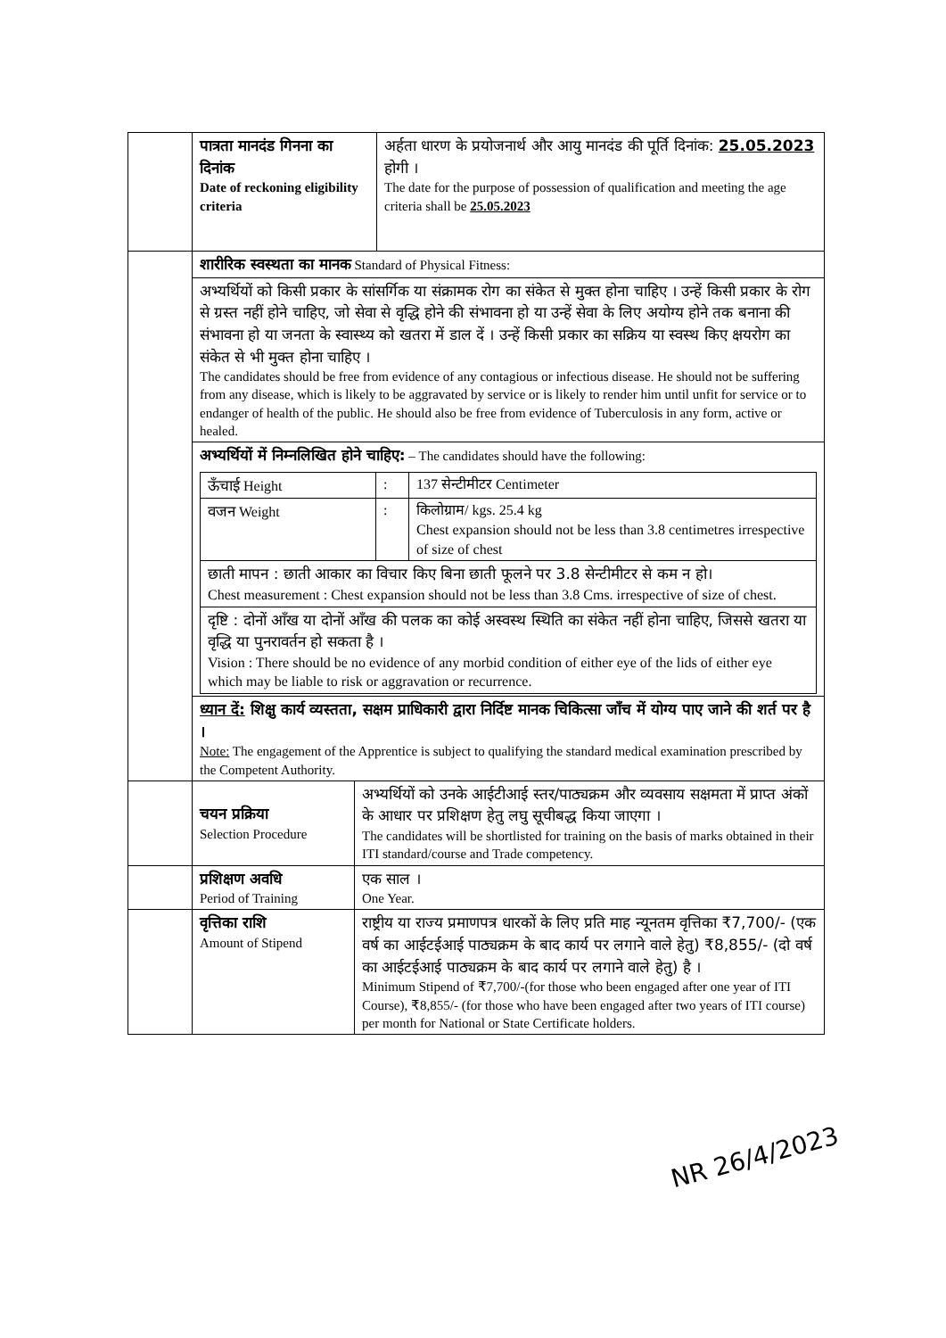| | पात्रता मानदंड गिनना का दिनांक Date of reckoning eligibility criteria | अर्हता धारण के प्रयोजनार्थ और आयु मानदंड की पूर्ति दिनांक: 25.05.2023 होगी । The date for the purpose of possession of qualification and meeting the age criteria shall be 25.05.2023 |
| | शारीरिक स्वस्थता का मानक Standard of Physical Fitness: | |
| | अभ्यर्थियों को किसी प्रकार के सांसर्गिक या संक्रामक रोग का संकेत से मुक्त होना चाहिए । उन्हें किसी प्रकार के रोग से ग्रस्त नहीं होने चाहिए, जो सेवा से वृद्धि होने की संभावना हो या उन्हें सेवा के लिए अयोग्य होने तक बनाना की संभावना हो या जनता के स्वास्थ्य को खतरा में डाल दें । उन्हें किसी प्रकार का सक्रिय या स्वस्थ किए क्षयरोग का संकेत से भी मुक्त होना चाहिए । The candidates should be free from evidence of any contagious or infectious disease. He should not be suffering from any disease, which is likely to be aggravated by service or is likely to render him until unfit for service or to endanger of health of the public. He should also be free from evidence of Tuberculosis in any form, active or healed. | |
| | अभ्यर्थियों में निम्नलिखित होने चाहिए: – The candidates should have the following: / ऊँचाई Height / : / 137 सेन्टीमीटर Centimeter / / वजन Weight / : / किलोग्राम/ kgs. 25.4 kg Chest expansion should not be less than 3.8 centimetres irrespective of size of chest / / छाती मापन : छाती आकार का विचार किए बिना छाती फूलने पर 3.8 सेन्टीमीटर से कम न हो। Chest measurement : Chest expansion should not be less than 3.8 Cms. irrespective of size of chest. / / / / दृष्टि : दोनों आँख या दोनों आँख की पलक का कोई अस्वस्थ स्थिति का संकेत नहीं होना चाहिए, जिससे खतरा या वृद्धि या पुनरावर्तन हो सकता है । Vision : There should be no evidence of any morbid condition of either eye of the lids of either eye which may be liable to risk or aggravation or recurrence. / / / | |
| | ध्यान दें: शिक्षु कार्य व्यस्तता, सक्षम प्राधिकारी द्वारा निर्दिष्ट मानक चिकित्सा जाँच में योग्य पाए जाने की शर्त पर है । Note: The engagement of the Apprentice is subject to qualifying the standard medical examination prescribed by the Competent Authority. | |
| | चयन प्रक्रिया Selection Procedure | अभ्यर्थियों को उनके आईटीआई स्तर/पाठ्यक्रम और व्यवसाय सक्षमता में प्राप्त अंकों के आधार पर प्रशिक्षण हेतु लघु सूचीबद्ध किया जाएगा । The candidates will be shortlisted for training on the basis of marks obtained in their ITI standard/course and Trade competency. |
| | प्रशिक्षण अवधि Period of Training | एक साल । One Year. |
| | वृत्तिका राशि Amount of Stipend | राष्ट्रीय या राज्य प्रमाणपत्र धारकों के लिए प्रति माह न्यूनतम वृत्तिका ₹7,700/- (एक वर्ष का आईटईआई पाठ्यक्रम के बाद कार्य पर लगाने वाले हेतु) ₹8,855/- (दो वर्ष का आईटईआई पाठ्यक्रम के बाद कार्य पर लगाने वाले हेतु) है । Minimum Stipend of ₹7,700/-(for those who been engaged after one year of ITI Course), ₹8,855/- (for those who have been engaged after two years of ITI course) per month for National or State Certificate holders. |
NR 26/4/2023